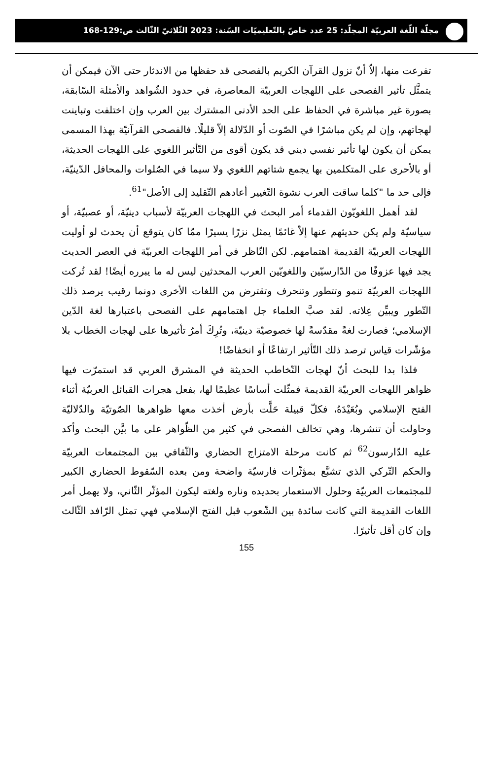مجلّة اللّغة العربيّة المجلّد: 25 عدد خاصّ بالتّعليميّات السّنة: 2023 الثّلاثيّ الثّالث ص:129-168
تفرعت منها، إلاّ أنّ نزول القرآن الكريم بالفصحى قد حفظها من الاندثار حتى الآن فيمكن أن يتمثَّل تأثير الفصحى على اللهجات العربيّة المعاصرة، في حدود الشّواهد والأمثلة السّابقة، بصورة غير مباشرة في الحفاظ على الحد الأدنى المشترك بين العرب وإن اختلفت وتباينت لهجاتهم، وإن لم يكن مباشرًا في الصّوت أو الدّلالة إلاّ قليلًا. فالفصحى القرآنيّة بهذا المسمى يمكن أن يكون لها تأثير نفسي ديني قد يكون أقوى من التّأثير اللغوي على اللهجات الحديثة، أو بالأحرى على المتكلمين بها يجمع شتاتهم اللغوي ولا سيما في الصّلوات والمحافل الدّينيّة، فإلى حد ما "كلما ساقت العرب نشوة التّغيير أعادهم التّقليد إلى الأصل"<sup>61</sup>.
لقد أهمل اللغويّون القدماء أمر البحث في اللهجات العربيّة لأسباب دينيّة، أو عصبيّة، أو سياسيّة ولم يكن حديثهم عنها إلاّ غائمًا يمثل نزرًا يسيرًا ممّا كان يتوقع أن يحدث لو أوليت اللهجات العربيّة القديمة اهتمامهم. لكن النّاظر في أمر اللهجات العربيّة في العصر الحديث يجد فيها عزوفًا من الدّارسيّين واللغويّين العرب المحدثين ليس له ما يبرره أيضًا! لقد تُركت اللهجات العربيّة تنمو وتتطور وتنحرف وتقترض من اللغات الأخرى دونما رقيب يرصد ذلك التّطور ويبيِّن عِلاته. لقد صبَّ العلماء جل اهتمامهم على الفصحى باعتبارها لغة الدّين الإسلامي؛ فصارت لغةً مقدّسةً لها خصوصيّة دينيّة، وتُرِكَ أمرُ تأثيرها على لهجات الخطاب بلا مؤشّرات قياس ترصد ذلك التّأثير ارتفاعًا أو انخفاضًا!
فلذا بدا للبحث أنّ لهجات التّخاطب الحديثة في المشرق العربي قد استمرّت فيها ظواهر اللهجات العربيّة القديمة فمثّلت أساسًا عظيمًا لها، بفعل هجرات القبائل العربيّة أثناء الفتح الإسلامي وبُعَيْدَهُ، فكلّ قبيلة حَلَّت بأرض أخذت معها ظواهرها الصّوتيّة والدّلاليّة وحاولت أن تنشرها، وهي تخالف الفصحى في كثير من الظّواهر على ما بيَّن البحث وأكد عليه الدّارسون<sup>62</sup> ثم كانت مرحلة الامتزاج الحضاري والثّقافي بين المجتمعات العربيّة والحكم التّركي الذي تشبَّع بمؤثّرات فارسيّة واضحة ومن بعده السّقوط الحضاري الكبير للمجتمعات العربيّة وحلول الاستعمار بحديده وناره ولغته ليكون المؤثّر الثّاني، ولا يهمل أمر اللغات القديمة التي كانت سائدة بين الشّعوب قبل الفتح الإسلامي فهي تمثل الرّافد الثّالث وإن كان أقل تأثيرًا.
155